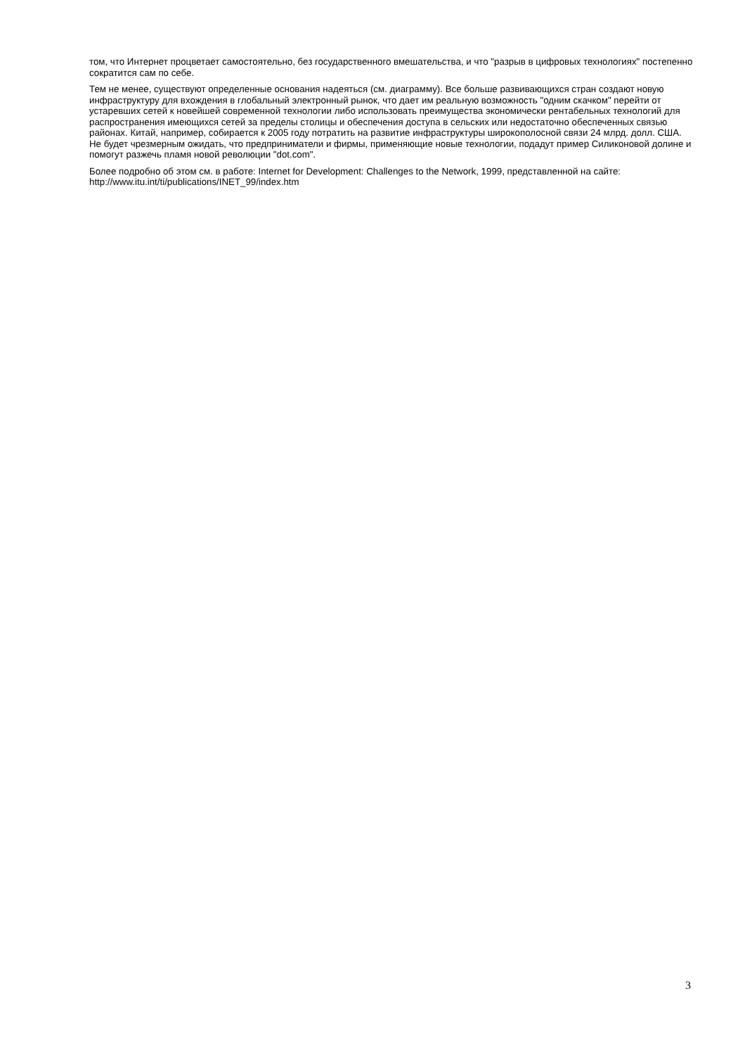том, что Интернет процветает самостоятельно, без государственного вмешательства, и что "разрыв в цифровых технологиях" постепенно сократится сам по себе.
Тем не менее, существуют определенные основания надеяться (см. диаграмму). Все больше развивающихся стран создают новую инфраструктуру для вхождения в глобальный электронный рынок, что дает им реальную возможность "одним скачком" перейти от устаревших сетей к новейшей современной технологии либо использовать преимущества экономически рентабельных технологий для распространения имеющихся сетей за пределы столицы и обеспечения доступа в сельских или недостаточно обеспеченных связью районах. Китай, например, собирается к 2005 году потратить на развитие инфраструктуры широкополосной связи 24 млрд. долл. США. Не будет чрезмерным ожидать, что предприниматели и фирмы, применяющие новые технологии, подадут пример Силиконовой долине и помогут разжечь пламя новой революции "dot.com".
Более подробно об этом см. в работе: Internet for Development: Challenges to the Network, 1999, представленной на сайте: http://www.itu.int/ti/publications/INET_99/index.htm
3